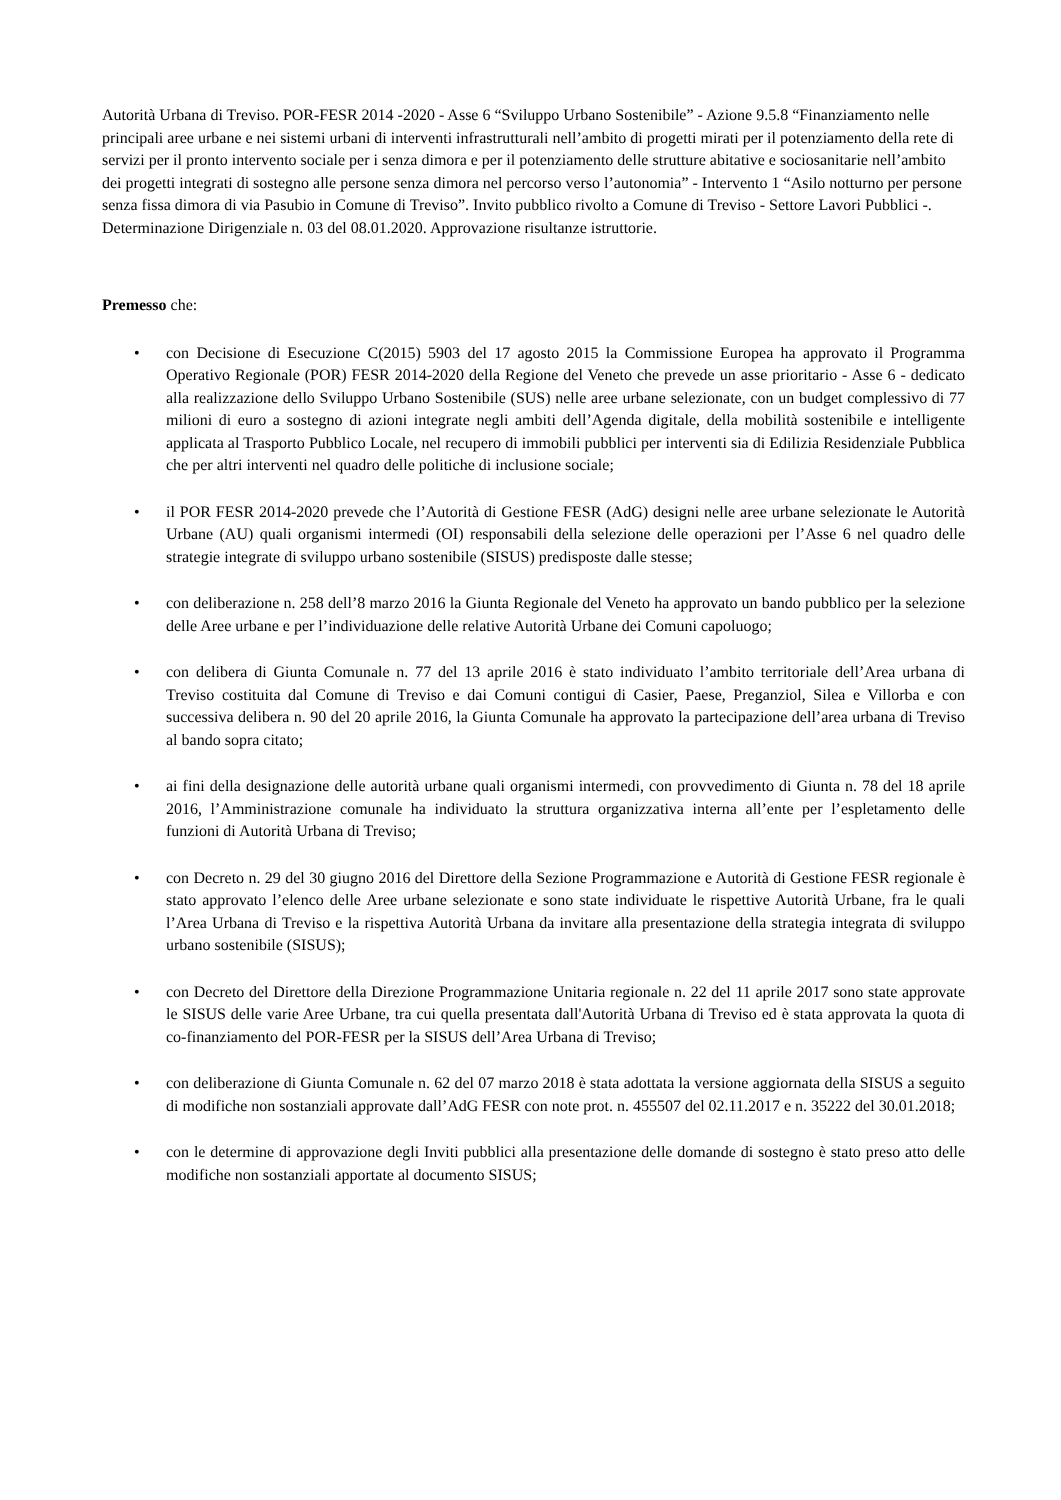Autorità Urbana di Treviso. POR-FESR 2014 -2020 - Asse 6 “Sviluppo Urbano Sostenibile” - Azione 9.5.8 “Finanziamento nelle principali aree urbane e nei sistemi urbani di interventi infrastrutturali nell’ambito di progetti mirati per il potenziamento della rete di servizi per il pronto intervento sociale per i senza dimora e per il potenziamento delle strutture abitative e sociosanitarie nell’ambito dei progetti integrati di sostegno alle persone senza dimora nel percorso verso l’autonomia” - Intervento 1 “Asilo notturno per persone senza fissa dimora di via Pasubio in Comune di Treviso”. Invito pubblico rivolto a Comune di Treviso - Settore Lavori Pubblici -. Determinazione Dirigenziale n. 03 del 08.01.2020. Approvazione risultanze istruttorie.
Premesso che:
• con Decisione di Esecuzione C(2015) 5903 del 17 agosto 2015 la Commissione Europea ha approvato il Programma Operativo Regionale (POR) FESR 2014-2020 della Regione del Veneto che prevede un asse prioritario - Asse 6 - dedicato alla realizzazione dello Sviluppo Urbano Sostenibile (SUS) nelle aree urbane selezionate, con un budget complessivo di 77 milioni di euro a sostegno di azioni integrate negli ambiti dell’Agenda digitale, della mobilità sostenibile e intelligente applicata al Trasporto Pubblico Locale, nel recupero di immobili pubblici per interventi sia di Edilizia Residenziale Pubblica che per altri interventi nel quadro delle politiche di inclusione sociale;
• il POR FESR 2014-2020 prevede che l’Autorità di Gestione FESR (AdG) designi nelle aree urbane selezionate le Autorità Urbane (AU) quali organismi intermedi (OI) responsabili della selezione delle operazioni per l’Asse 6 nel quadro delle strategie integrate di sviluppo urbano sostenibile (SISUS) predisposte dalle stesse;
• con deliberazione n. 258 dell’8 marzo 2016 la Giunta Regionale del Veneto ha approvato un bando pubblico per la selezione delle Aree urbane e per l’individuazione delle relative Autorità Urbane dei Comuni capoluogo;
• con delibera di Giunta Comunale n. 77 del 13 aprile 2016 è stato individuato l’ambito territoriale dell’Area urbana di Treviso costituita dal Comune di Treviso e dai Comuni contigui di Casier, Paese, Preganziol, Silea e Villorba e con successiva delibera n. 90 del 20 aprile 2016, la Giunta Comunale ha approvato la partecipazione dell’area urbana di Treviso al bando sopra citato;
• ai fini della designazione delle autorità urbane quali organismi intermedi, con provvedimento di Giunta n. 78 del 18 aprile 2016, l’Amministrazione comunale ha individuato la struttura organizzativa interna all’ente per l’espletamento delle funzioni di Autorità Urbana di Treviso;
• con Decreto n. 29 del 30 giugno 2016 del Direttore della Sezione Programmazione e Autorità di Gestione FESR regionale è stato approvato l’elenco delle Aree urbane selezionate e sono state individuate le rispettive Autorità Urbane, fra le quali l’Area Urbana di Treviso e la rispettiva Autorità Urbana da invitare alla presentazione della strategia integrata di sviluppo urbano sostenibile (SISUS);
• con Decreto del Direttore della Direzione Programmazione Unitaria regionale n. 22 del 11 aprile 2017 sono state approvate le SISUS delle varie Aree Urbane, tra cui quella presentata dall'Autorità Urbana di Treviso ed è stata approvata la quota di co-finanziamento del POR-FESR per la SISUS dell’Area Urbana di Treviso;
• con deliberazione di Giunta Comunale n. 62 del 07 marzo 2018 è stata adottata la versione aggiornata della SISUS a seguito di modifiche non sostanziali approvate dall’AdG FESR con note prot. n. 455507 del 02.11.2017 e n. 35222 del 30.01.2018;
• con le determine di approvazione degli Inviti pubblici alla presentazione delle domande di sostegno è stato preso atto delle modifiche non sostanziali apportate al documento SISUS;